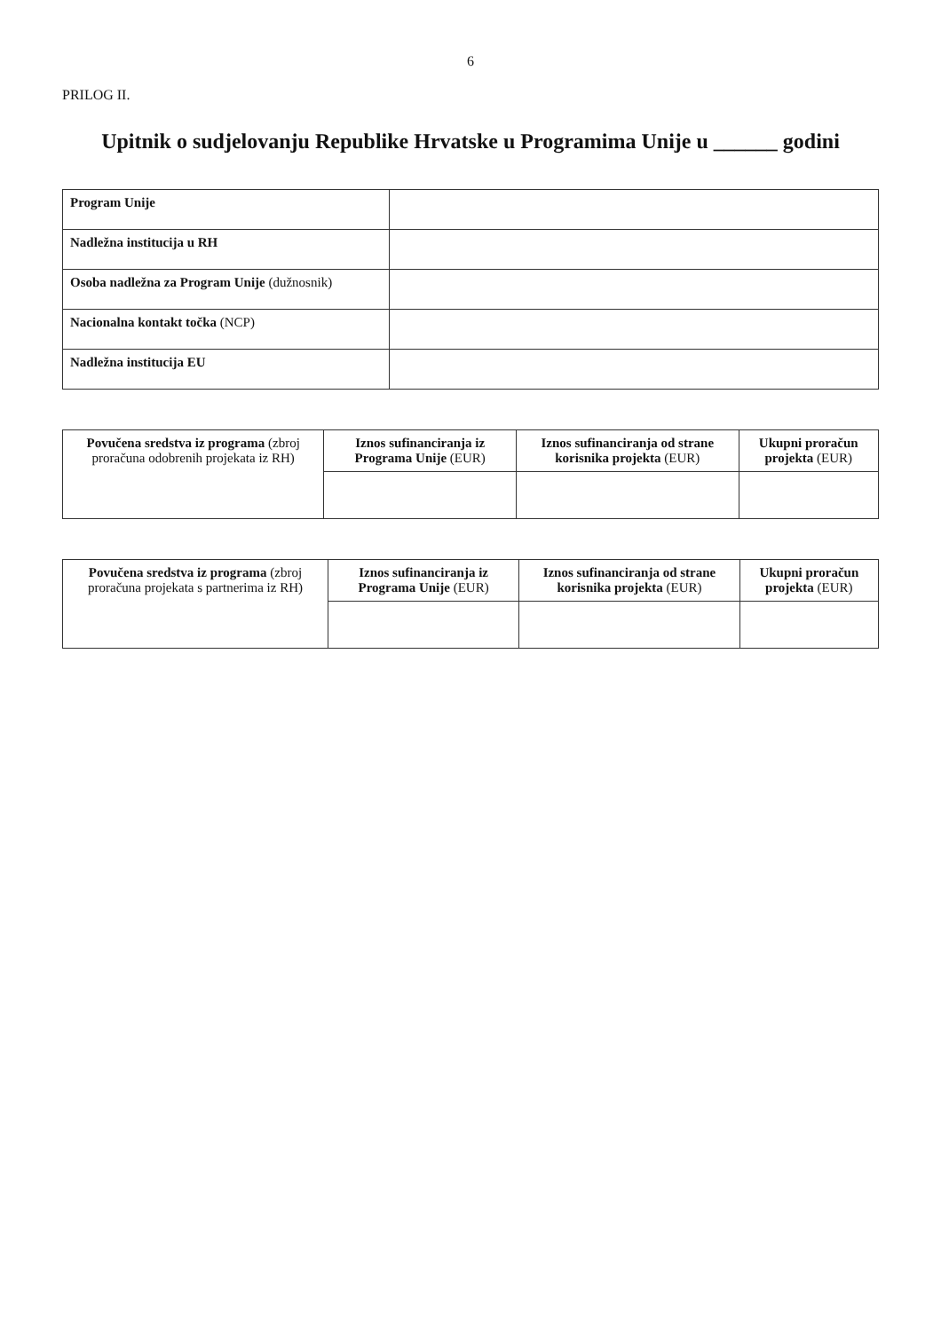6
PRILOG II.
Upitnik o sudjelovanju Republike Hrvatske u Programima Unije u ______ godini
| Program Unije | |
| Nadležna institucija u RH | |
| Osoba nadležna za Program Unije (dužnosnik) | |
| Nacionalna kontakt točka (NCP) | |
| Nadležna institucija EU | |
| Povučena sredstva iz programa (zbroj proračuna odobrenih projekata iz RH) | Iznos sufinanciranja iz Programa Unije (EUR) | Iznos sufinanciranja od strane korisnika projekta (EUR) | Ukupni proračun projekta (EUR) |
| --- | --- | --- | --- |
| Povučena sredstva iz programa (zbroj proračuna projekata s partnerima iz RH) | Iznos sufinanciranja iz Programa Unije (EUR) | Iznos sufinanciranja od strane korisnika projekta (EUR) | Ukupni proračun projekta (EUR) |
| --- | --- | --- | --- |